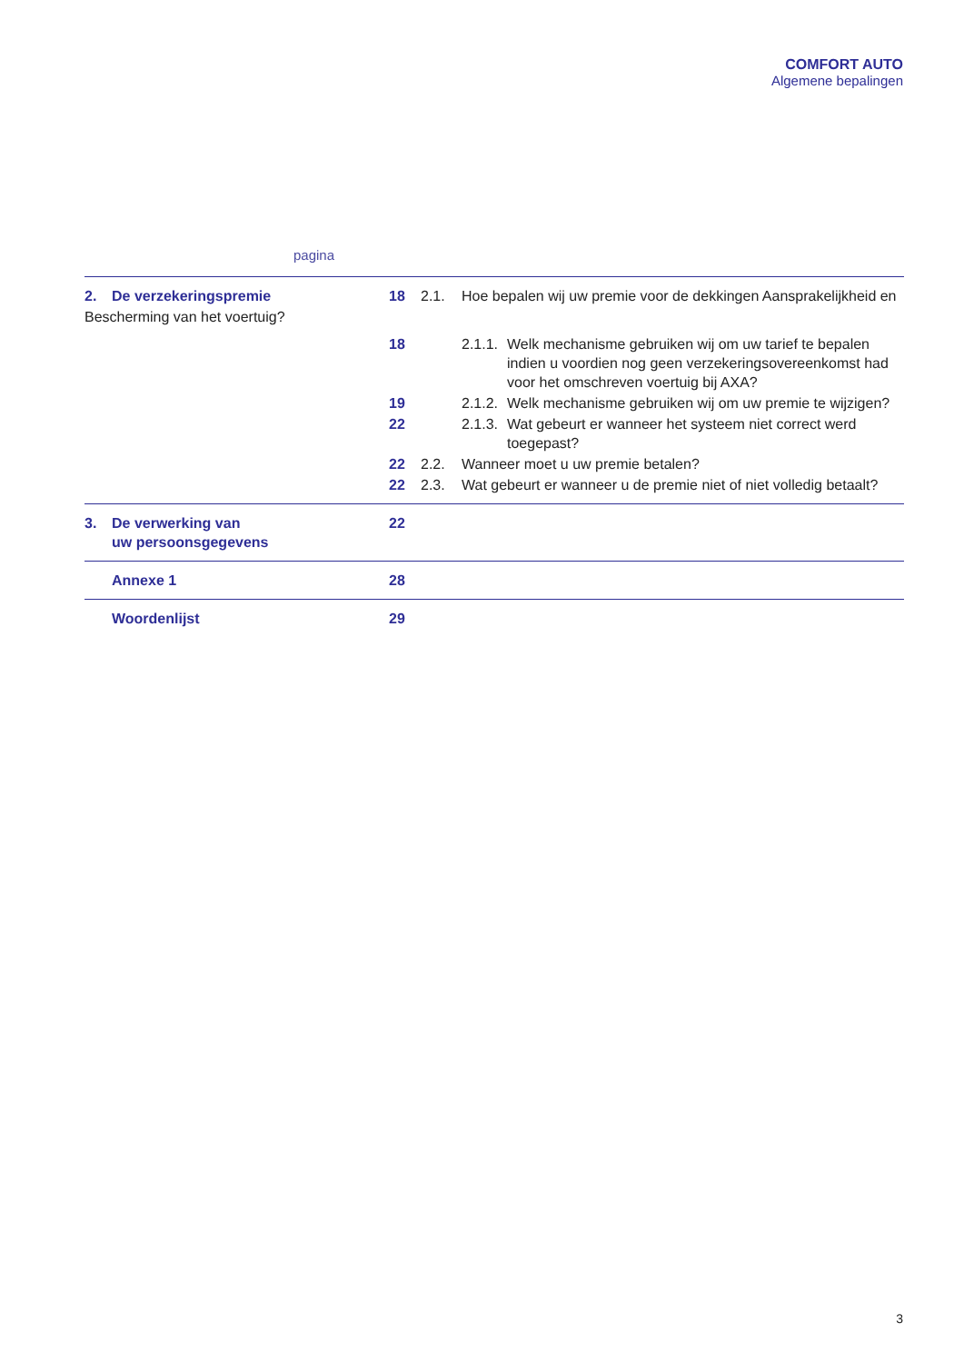COMFORT AUTO
Algemene bepalingen
pagina
| 2. | De verzekeringspremie | 18 | 2.1. | Hoe bepalen wij uw premie voor de dekkingen Aansprakelijkheid en | |
| Bescherming van het voertuig? | | | | | |
| | | 18 | | 2.1.1. | Welk mechanisme gebruiken wij om uw tarief te bepalen indien u voordien nog geen verzekeringsovereenkomst had voor het omschreven voertuig bij AXA? |
| | | 19 | | 2.1.2. | Welk mechanisme gebruiken wij om uw premie te wijzigen? |
| | | 22 | | 2.1.3. | Wat gebeurt er wanneer het systeem niet correct werd toegepast? |
| | | 22 | 2.2. | Wanneer moet u uw premie betalen? | |
| | | 22 | 2.3. | Wat gebeurt er wanneer u de premie niet of niet volledig betaalt? | |
| 3. | De verwerking van uw persoonsgegevens | 22 | | | |
| | Annexe 1 | 28 | | | |
| | Woordenlijst | 29 | | | |
3